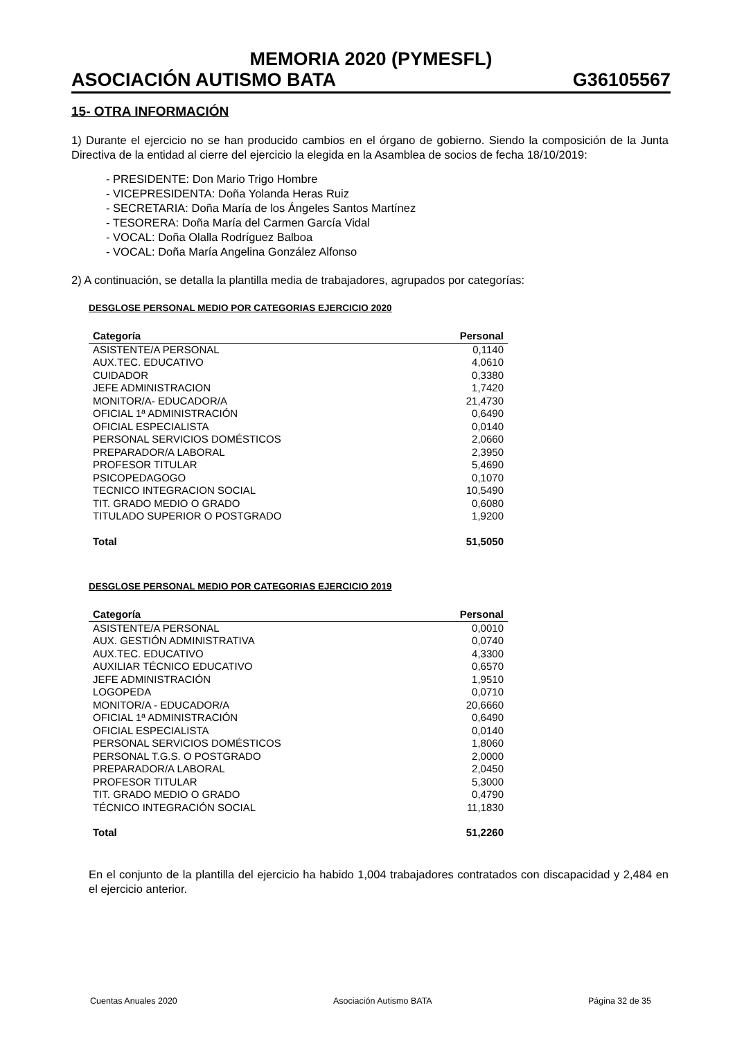MEMORIA 2020 (PYMESFL)
ASOCIACIÓN AUTISMO BATA G36105567
15- OTRA INFORMACIÓN
1) Durante el ejercicio no se han producido cambios en el órgano de gobierno. Siendo la composición de la Junta Directiva de la entidad al cierre del ejercicio la elegida en la Asamblea de socios de fecha 18/10/2019:
- PRESIDENTE: Don Mario Trigo Hombre
- VICEPRESIDENTA: Doña Yolanda Heras Ruiz
- SECRETARIA: Doña María de los Ángeles Santos Martínez
- TESORERA: Doña María del Carmen García Vidal
- VOCAL: Doña Olalla Rodríguez Balboa
- VOCAL: Doña María Angelina González Alfonso
2) A continuación, se detalla la plantilla media de trabajadores, agrupados por categorías:
DESGLOSE PERSONAL MEDIO POR CATEGORIAS EJERCICIO 2020
| Categoría | Personal |
| --- | --- |
| ASISTENTE/A PERSONAL | 0,1140 |
| AUX.TEC. EDUCATIVO | 4,0610 |
| CUIDADOR | 0,3380 |
| JEFE ADMINISTRACION | 1,7420 |
| MONITOR/A- EDUCADOR/A | 21,4730 |
| OFICIAL 1ª ADMINISTRACIÓN | 0,6490 |
| OFICIAL ESPECIALISTA | 0,0140 |
| PERSONAL SERVICIOS DOMÉSTICOS | 2,0660 |
| PREPARADOR/A LABORAL | 2,3950 |
| PROFESOR TITULAR | 5,4690 |
| PSICOPEDAGOGO | 0,1070 |
| TECNICO INTEGRACION SOCIAL | 10,5490 |
| TIT. GRADO MEDIO O GRADO | 0,6080 |
| TITULADO SUPERIOR O POSTGRADO | 1,9200 |
| Total | 51,5050 |
DESGLOSE PERSONAL MEDIO POR CATEGORIAS EJERCICIO 2019
| Categoría | Personal |
| --- | --- |
| ASISTENTE/A PERSONAL | 0,0010 |
| AUX. GESTIÓN ADMINISTRATIVA | 0,0740 |
| AUX.TEC. EDUCATIVO | 4,3300 |
| AUXILIAR TÉCNICO EDUCATIVO | 0,6570 |
| JEFE ADMINISTRACIÓN | 1,9510 |
| LOGOPEDA | 0,0710 |
| MONITOR/A - EDUCADOR/A | 20,6660 |
| OFICIAL 1ª ADMINISTRACIÓN | 0,6490 |
| OFICIAL ESPECIALISTA | 0,0140 |
| PERSONAL SERVICIOS DOMÉSTICOS | 1,8060 |
| PERSONAL T.G.S. O POSTGRADO | 2,0000 |
| PREPARADOR/A LABORAL | 2,0450 |
| PROFESOR TITULAR | 5,3000 |
| TIT. GRADO MEDIO O GRADO | 0,4790 |
| TÉCNICO INTEGRACIÓN SOCIAL | 11,1830 |
| Total | 51,2260 |
En el conjunto de la plantilla del ejercicio ha habido 1,004 trabajadores contratados con discapacidad y 2,484 en el ejercicio anterior.
Cuentas Anuales 2020 Asociación Autismo BATA Página 32 de 35